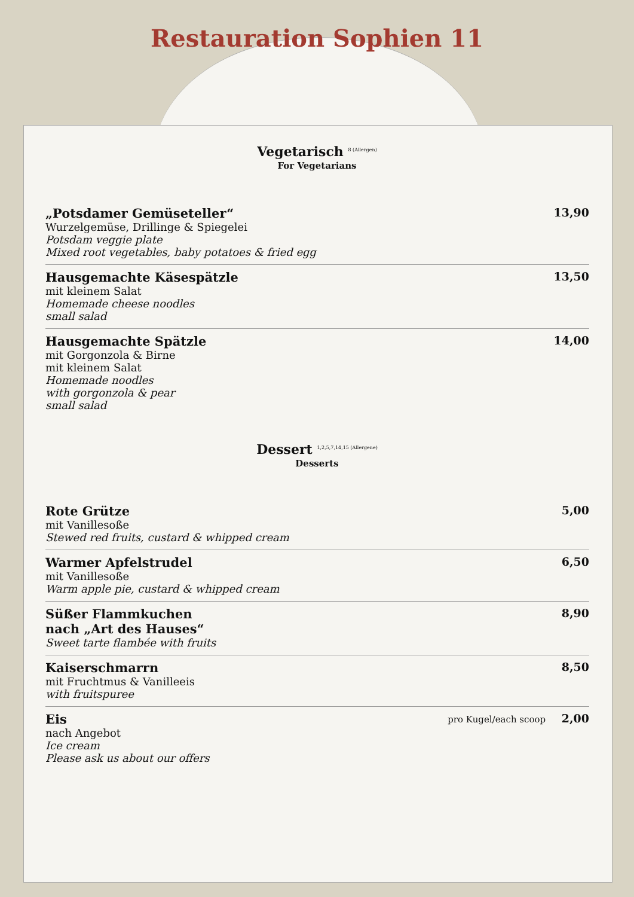Restauration Sophien 11
Vegetarisch <sup>8 (Allergen)</sup>
For Vegetarians
„Potsdamer Gemüseteller“
Wurzelgemüse, Drillinge & Spiegelei
Potsdam veggie plate
Mixed root vegetables, baby potatoes & fried egg
13,90
Hausgemachte Käsespätzle
mit kleinem Salat
Homemade cheese noodles
small salad
13,50
Hausgemachte Spätzle
mit Gorgonzola & Birne
mit kleinem Salat
Homemade noodles
with gorgonzola & pear
small salad
14,00
Dessert <sup>1,2,5,7,14,15 (Allergene)</sup>
Desserts
Rote Grütze
mit Vanillesoße
Stewed red fruits, custard & whipped cream
5,00
Warmer Apfelstrudel
mit Vanillesoße
Warm apple pie, custard & whipped cream
6,50
Süßer Flammkuchen
nach „Art des Hauses“
Sweet tarte flambée with fruits
8,90
Kaiserschmarrn
mit Fruchtmus & Vanilleeis
with fruitspuree
8,50
Eis
nach Angebot
Ice cream
Please ask us about our offers
pro Kugel/each scoop 2,00